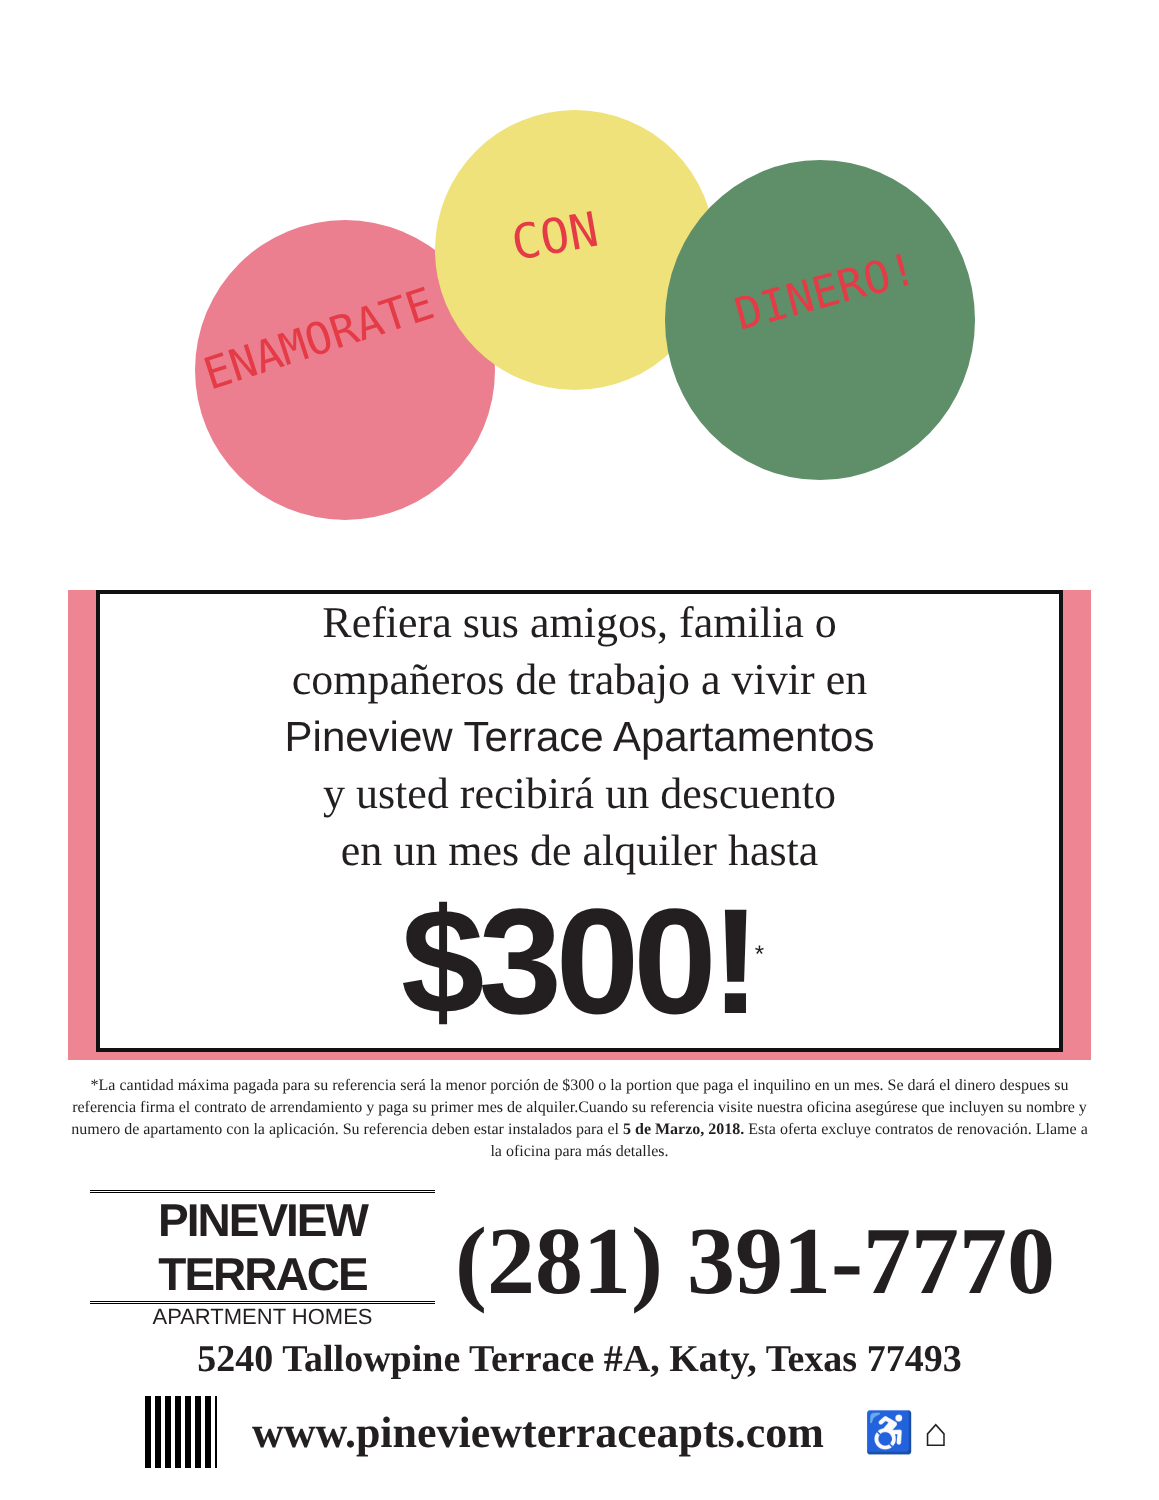ENAMORATE
CON
DINERO!
Refiera sus amigos, familia o
compañeros de trabajo a vivir en
Pineview Terrace Apartamentos
y usted recibirá un descuento
en un mes de alquiler hasta
$300!<sup>*</sup>
*La cantidad máxima pagada para su referencia será la menor porción de $300 o la portion que paga el inquilino en un mes. Se dará el dinero despues su referencia firma el contrato de arrendamiento y paga su primer mes de alquiler.Cuando su referencia visite nuestra oficina asegúrese que incluyen su nombre y numero de apartamento con la aplicación. Su referencia deben estar instalados para el 5 de Marzo, 2018. Esta oferta excluye contratos de renovación. Llame a la oficina para más detalles.
PINEVIEW TERRACE
APARTMENT HOMES
(281) 391-7770
5240 Tallowpine Terrace #A, Katy, Texas 77493
www.pineviewterraceapts.com ♿ ⌂